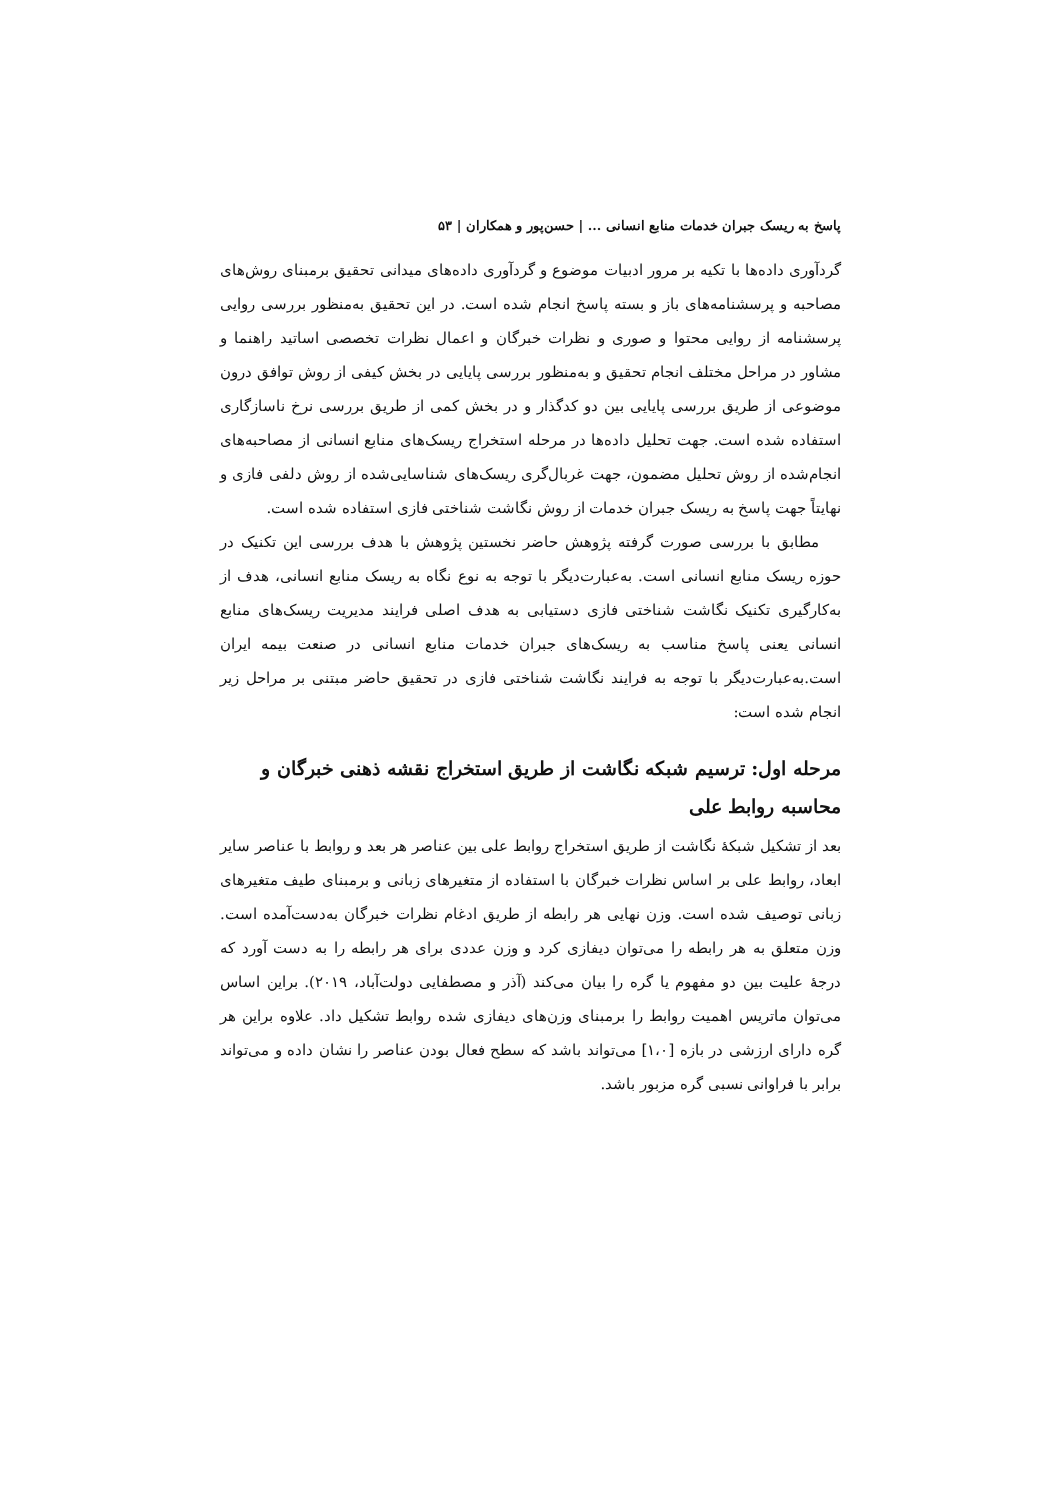پاسخ به ریسک جبران خدمات منابع انسانی ... | حسن‌پور و همکاران | ۵۳
گردآوری داده‌ها با تکیه بر مرور ادبیات موضوع و گردآوری داده‌های میدانی تحقیق برمبنای روش‌های مصاحبه و پرسشنامه‌های باز و بسته پاسخ انجام شده است. در این تحقیق به‌منظور بررسی روایی پرسشنامه از روایی محتوا و صوری و نظرات خبرگان و اعمال نظرات تخصصی اساتید راهنما و مشاور در مراحل مختلف انجام تحقیق و به‌منظور بررسی پایایی در بخش کیفی از روش توافق درون موضوعی از طریق بررسی پایایی بین دو کدگذار و در بخش کمی از طریق بررسی نرخ ناسازگاری استفاده شده است. جهت تحلیل داده‌ها در مرحله استخراج ریسک‌های منابع انسانی از مصاحبه‌های انجام‌شده از روش تحلیل مضمون، جهت غربال‌گری ریسک‌های شناسایی‌شده از روش دلفی فازی و نهایتاً جهت پاسخ به ریسک جبران خدمات از روش نگاشت شناختی فازی استفاده شده است.
مطابق با بررسی صورت گرفته پژوهش حاضر نخستین پژوهش با هدف بررسی این تکنیک در حوزه ریسک منابع انسانی است. به‌عبارت‌دیگر با توجه به نوع نگاه به ریسک منابع انسانی، هدف از به‌کارگیری تکنیک نگاشت شناختی فازی دستیابی به هدف اصلی فرایند مدیریت ریسک‌های منابع انسانی یعنی پاسخ مناسب به ریسک‌های جبران خدمات منابع انسانی در صنعت بیمه ایران است.به‌عبارت‌دیگر با توجه به فرایند نگاشت شناختی فازی در تحقیق حاضر مبتنی بر مراحل زیر انجام شده است:
مرحله اول: ترسیم شبکه نگاشت از طریق استخراج نقشه ذهنی خبرگان و محاسبه روابط علی
بعد از تشکیل شبکهٔ نگاشت از طریق استخراج روابط علی بین عناصر هر بعد و روابط با عناصر سایر ابعاد، روابط علی بر اساس نظرات خبرگان با استفاده از متغیرهای زبانی و برمبنای طیف متغیرهای زبانی توصیف شده است. وزن نهایی هر رابطه از طریق ادغام نظرات خبرگان به‌دست‌آمده است. وزن متعلق به هر رابطه را می‌توان دیفازی کرد و وزن عددی برای هر رابطه را به دست آورد که درجهٔ علیت بین دو مفهوم یا گره را بیان می‌کند (آذر و مصطفایی دولت‌آباد، ۲۰۱۹). براین اساس می‌توان ماتریس اهمیت روابط را برمبنای وزن‌های دیفازی شده روابط تشکیل داد. علاوه براین هر گره دارای ارزشی در بازه [۱،۰] می‌تواند باشد که سطح فعال بودن عناصر را نشان داده و می‌تواند برابر با فراوانی نسبی گره مزبور باشد.